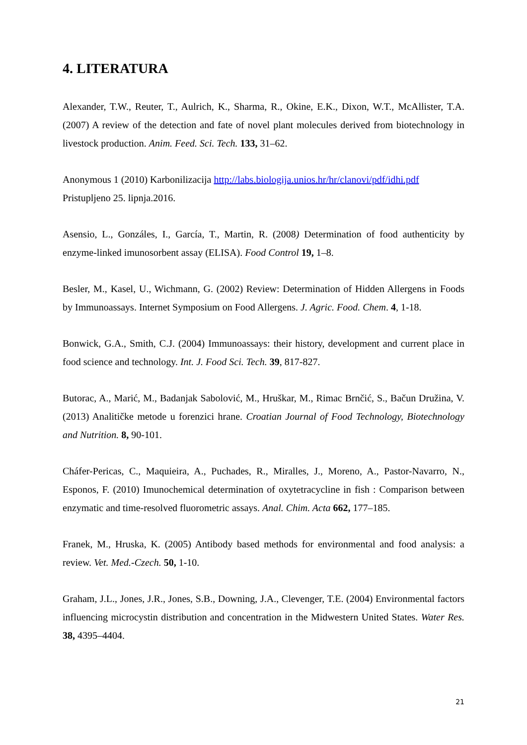4. LITERATURA
Alexander, T.W., Reuter, T., Aulrich, K., Sharma, R., Okine, E.K., Dixon, W.T., McAllister, T.A. (2007) A review of the detection and fate of novel plant molecules derived from biotechnology in livestock production. Anim. Feed. Sci. Tech. 133, 31–62.
Anonymous 1 (2010) Karbonilizacija http://labs.biologija.unios.hr/hr/clanovi/pdf/idhi.pdf
Pristupljeno 25. lipnja.2016.
Asensio, L., Gonzáles, I., García, T., Martin, R. (2008) Determination of food authenticity by enzyme-linked imunosorbent assay (ELISA). Food Control 19, 1–8.
Besler, M., Kasel, U., Wichmann, G. (2002) Review: Determination of Hidden Allergens in Foods by Immunoassays. Internet Symposium on Food Allergens. J. Agric. Food. Chem. 4, 1-18.
Bonwick, G.A., Smith, C.J. (2004) Immunoassays: their history, development and current place in food science and technology. Int. J. Food Sci. Tech. 39, 817-827.
Butorac, A., Marić, M., Badanjak Sabolović, M., Hruškar, M., Rimac Brnčić, S., Bačun Družina, V. (2013) Analitičke metode u forenzici hrane. Croatian Journal of Food Technology, Biotechnology and Nutrition. 8, 90-101.
Cháfer-Pericas, C., Maquieira, A., Puchades, R., Miralles, J., Moreno, A., Pastor-Navarro, N., Esponos, F. (2010) Imunochemical determination of oxytetracycline in fish : Comparison between enzymatic and time-resolved fluorometric assays. Anal. Chim. Acta 662, 177–185.
Franek, M., Hruska, K. (2005) Antibody based methods for environmental and food analysis: a review. Vet. Med.-Czech. 50, 1-10.
Graham, J.L., Jones, J.R., Jones, S.B., Downing, J.A., Clevenger, T.E. (2004) Environmental factors influencing microcystin distribution and concentration in the Midwestern United States. Water Res. 38, 4395–4404.
21